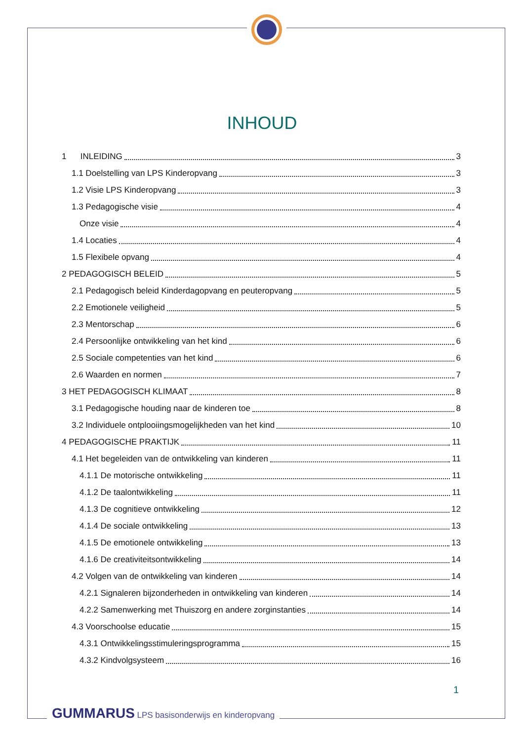INHOUD
1 INLEIDING 3
1.1 Doelstelling van LPS Kinderopvang 3
1.2 Visie LPS Kinderopvang 3
1.3 Pedagogische visie 4
Onze visie 4
1.4 Locaties 4
1.5 Flexibele opvang 4
2 PEDAGOGISCH BELEID 5
2.1 Pedagogisch beleid Kinderdagopvang en peuteropvang 5
2.2 Emotionele veiligheid 5
2.3 Mentorschap 6
2.4 Persoonlijke ontwikkeling van het kind 6
2.5 Sociale competenties van het kind 6
2.6 Waarden en normen 7
3 HET PEDAGOGISCH KLIMAAT 8
3.1 Pedagogische houding naar de kinderen toe 8
3.2 Individuele ontplooiingsmogelijkheden van het kind 10
4 PEDAGOGISCHE PRAKTIJK 11
4.1 Het begeleiden van de ontwikkeling van kinderen 11
4.1.1 De motorische ontwikkeling 11
4.1.2 De taalontwikkeling 11
4.1.3 De cognitieve ontwikkeling 12
4.1.4 De sociale ontwikkeling 13
4.1.5 De emotionele ontwikkeling 13
4.1.6 De creativiteitsontwikkeling 14
4.2 Volgen van de ontwikkeling van kinderen 14
4.2.1 Signaleren bijzonderheden in ontwikkeling van kinderen 14
4.2.2 Samenwerking met Thuiszorg en andere zorginstanties 14
4.3 Voorschoolse educatie 15
4.3.1 Ontwikkelingsstimuleringsprogramma 15
4.3.2 Kindvolgsysteem 16
1
GUMMARUS LPS basisonderwijs en kinderopvang